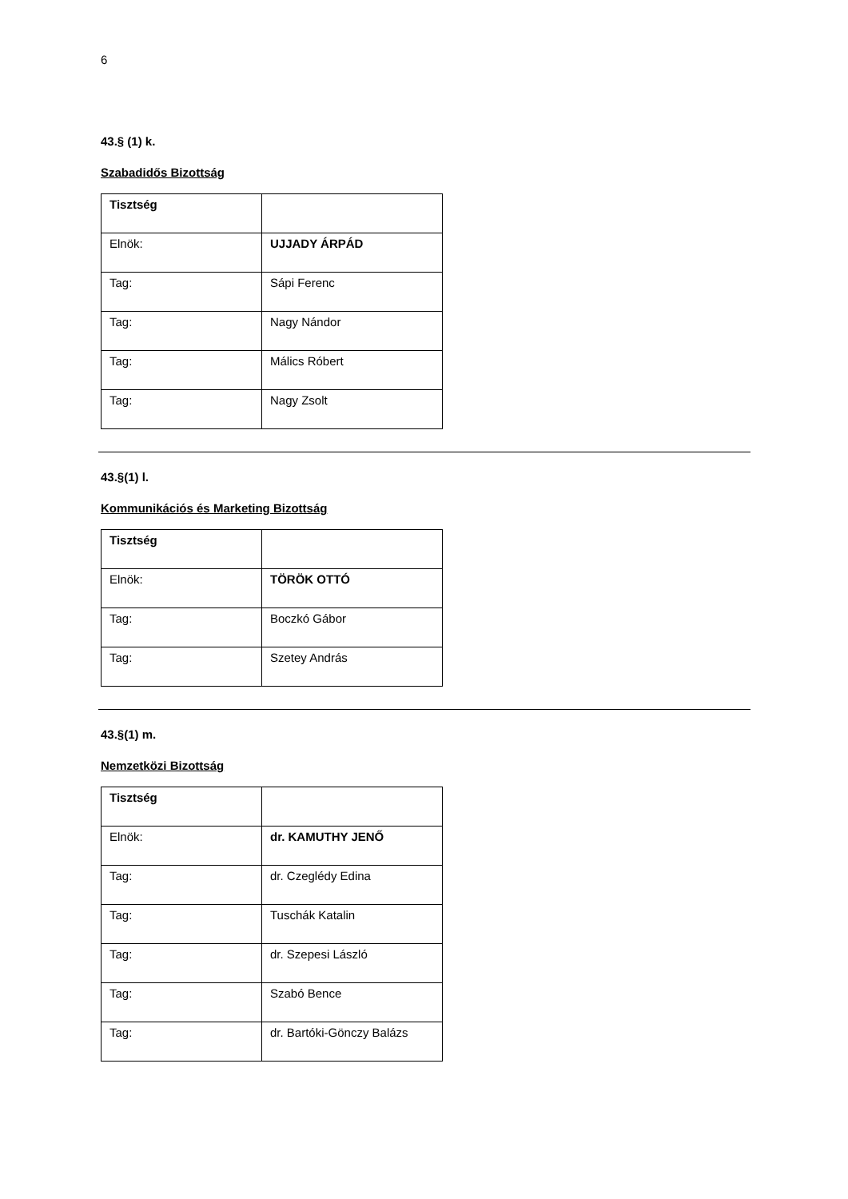6
43.§ (1) k.
Szabadidős Bizottság
| Tisztség | |
| --- | --- |
| Elnök: | UJJADY ÁRPÁD |
| Tag: | Sápi Ferenc |
| Tag: | Nagy Nándor |
| Tag: | Málics Róbert |
| Tag: | Nagy Zsolt |
43.§(1) l.
Kommunikációs és Marketing Bizottság
| Tisztség | |
| --- | --- |
| Elnök: | TÖRÖK OTTÓ |
| Tag: | Boczkó Gábor |
| Tag: | Szetey András |
43.§(1) m.
Nemzetközi Bizottság
| Tisztség | |
| --- | --- |
| Elnök: | dr. KAMUTHY JENŐ |
| Tag: | dr. Czeglédy Edina |
| Tag: | Tuschák Katalin |
| Tag: | dr. Szepesi László |
| Tag: | Szabó Bence |
| Tag: | dr. Bartóki-Gönczy Balázs |